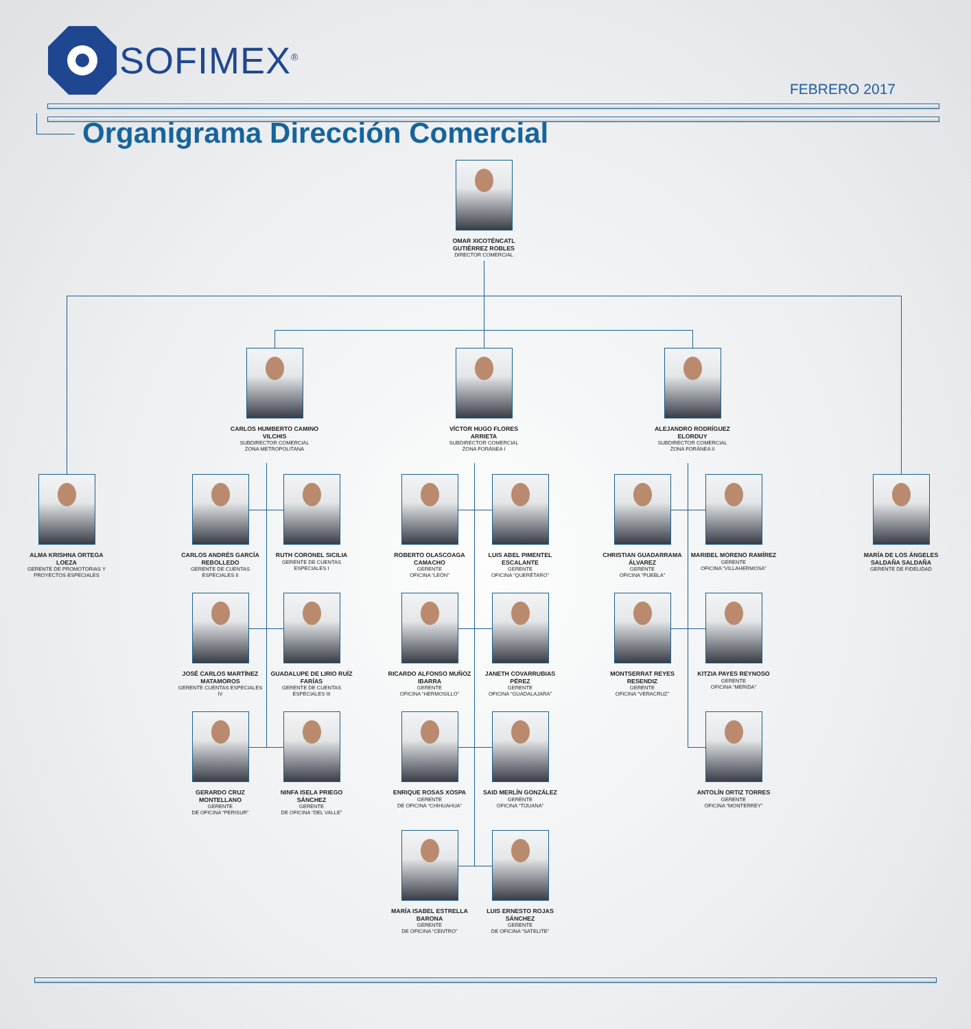SOFIMEX<sup>®</sup>
FEBRERO 2017
Organigrama Dirección Comercial
OMAR XICOTÉNCATL GUTIÉRREZ ROBLES
DIRECTOR COMERCIAL
CARLOS HUMBERTO CAMINO VILCHIS
SUBDIRECTOR COMERCIAL
ZONA METROPOLITANA
VÍCTOR HUGO FLORES ARRIETA
SUBDIRECTOR COMERCIAL
ZONA FORÁNEA I
ALEJANDRO RODRÍGUEZ ELORDUY
SUBDIRECTOR COMERCIAL
ZONA FORÁNEA II
ALMA KRISHNA ORTEGA LOEZA
GERENTE DE PROMOTORIAS Y PROYECTOS ESPECIALES
CARLOS ANDRÉS GARCÍA REBOLLEDO
GERENTE DE CUENTAS ESPECIALES II
RUTH CORONEL SICILIA
GERENTE DE CUENTAS ESPECIALES I
ROBERTO OLASCOAGA CAMACHO
GERENTE
OFICINA “LEÓN”
LUIS ABEL PIMENTEL ESCALANTE
GERENTE
OFICINA “QUERÉTARO”
CHRISTIAN GUADARRAMA ÁLVAREZ
GERENTE
OFICINA “PUEBLA”
MARIBEL MORENO RAMÍREZ
GERENTE
OFICINA “VILLAHERMOSA”
MARÍA DE LOS ÁNGELES SALDAÑA SALDAÑA
GERENTE DE FIDELIDAD
JOSÉ CARLOS MARTÍNEZ MATAMOROS
GERENTE CUENTAS ESPECIALES IV
GUADALUPE DE LIRIO RUÍZ FARÍAS
GERENTE DE CUENTAS ESPECIALES III
RICARDO ALFONSO MUÑOZ IBARRA
GERENTE
OFICINA “HERMOSILLO”
JANETH COVARRUBIAS PÉREZ
GERENTE
OFICINA “GUADALAJARA”
MONTSERRAT REYES RESENDIZ
GERENTE
OFICINA “VERACRUZ”
KITZIA PAYES REYNOSO
GERENTE
OFICINA “MERIDA”
GERARDO CRUZ MONTELLANO
GERENTE
DE OFICINA “PERISUR”
NINFA ISELA PRIEGO SÁNCHEZ
GERENTE
DE OFICINA “DEL VALLE”
ENRIQUE ROSAS XOSPA
GERENTE
DE OFICINA “CHIHUAHUA”
SAID MERLÍN GONZÁLEZ
GERENTE
OFICINA “TIJUANA”
ANTOLÍN ORTIZ TORRES
GERENTE
OFICINA “MONTERREY”
MARÍA ISABEL ESTRELLA BARONA
GERENTE
DE OFICINA “CENTRO”
LUIS ERNESTO ROJAS SÁNCHEZ
GERENTE
DE OFICINA “SATELITE”